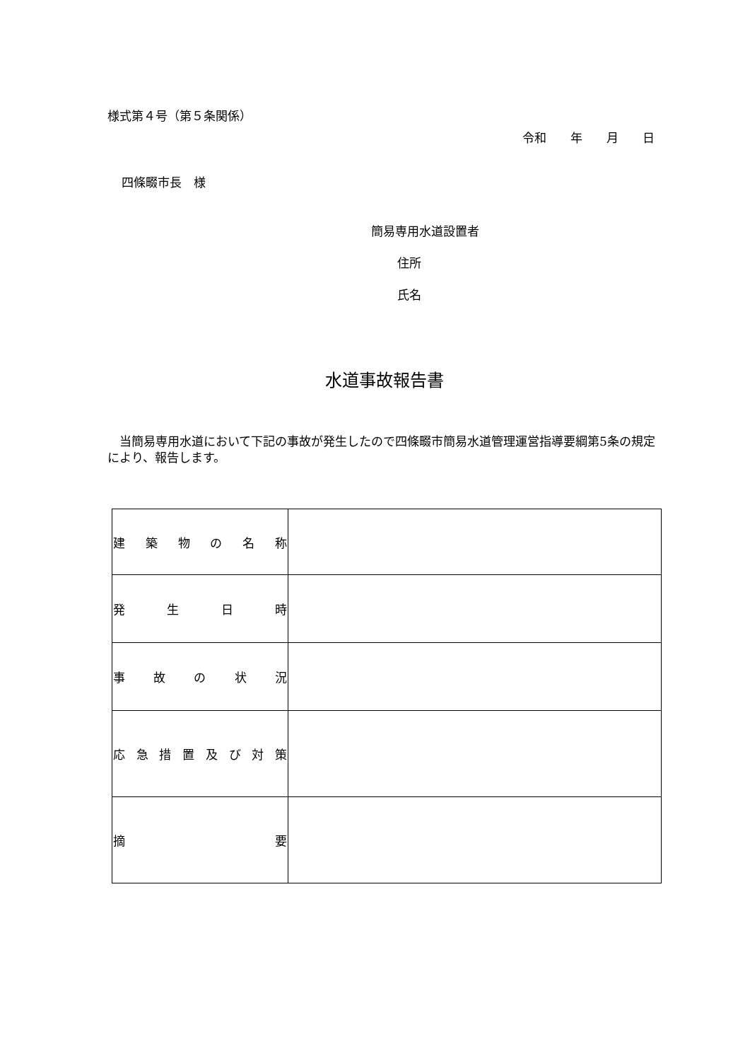様式第４号（第５条関係）
令和　　年　　月　　日
四條畷市長　様
簡易専用水道設置者
住所
氏名
水道事故報告書
　当簡易専用水道において下記の事故が発生したので四條畷市簡易水道管理運営指導要綱第5条の規定により、報告します。
| 建 築 物 の 名 称 | |
| 発 生 日 時 | |
| 事 故 の 状 況 | |
| 応 急 措 置 及 び 対 策 | |
| 摘 要 | |